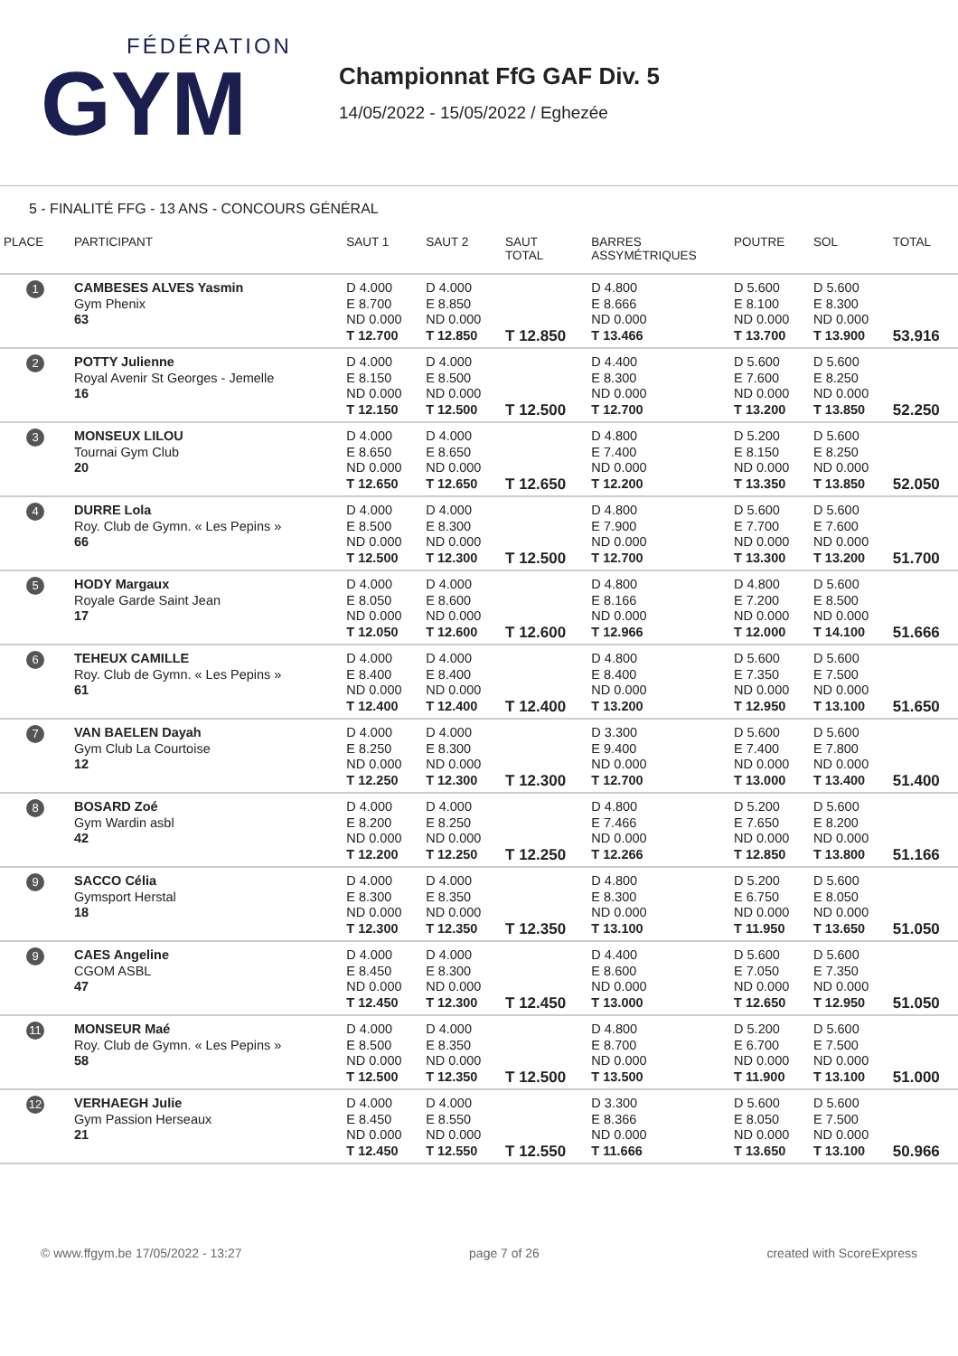FÉDÉRATION
GYM
Championnat FfG GAF Div. 5
14/05/2022 - 15/05/2022 / Eghezée
5 - FINALITÉ FFG - 13 ANS - CONCOURS GÉNÉRAL
| PLACE | PARTICIPANT | SAUT 1 | SAUT 2 | SAUT TOTAL | BARRES ASSYMÉTRIQUES | POUTRE | SOL | TOTAL |
| --- | --- | --- | --- | --- | --- | --- | --- | --- |
| 1 | CAMBESES ALVES Yasmin Gym Phenix 63 | D 4.000 E 8.700 ND 0.000 T 12.700 | D 4.000 E 8.850 ND 0.000 T 12.850 | T 12.850 | D 4.800 E 8.666 ND 0.000 T 13.466 | D 5.600 E 8.100 ND 0.000 T 13.700 | D 5.600 E 8.300 ND 0.000 T 13.900 | 53.916 |
| 2 | POTTY Julienne Royal Avenir St Georges - Jemelle 16 | D 4.000 E 8.150 ND 0.000 T 12.150 | D 4.000 E 8.500 ND 0.000 T 12.500 | T 12.500 | D 4.400 E 8.300 ND 0.000 T 12.700 | D 5.600 E 7.600 ND 0.000 T 13.200 | D 5.600 E 8.250 ND 0.000 T 13.850 | 52.250 |
| 3 | MONSEUX LILOU Tournai Gym Club 20 | D 4.000 E 8.650 ND 0.000 T 12.650 | D 4.000 E 8.650 ND 0.000 T 12.650 | T 12.650 | D 4.800 E 7.400 ND 0.000 T 12.200 | D 5.200 E 8.150 ND 0.000 T 13.350 | D 5.600 E 8.250 ND 0.000 T 13.850 | 52.050 |
| 4 | DURRE Lola Roy. Club de Gymn. « Les Pepins » 66 | D 4.000 E 8.500 ND 0.000 T 12.500 | D 4.000 E 8.300 ND 0.000 T 12.300 | T 12.500 | D 4.800 E 7.900 ND 0.000 T 12.700 | D 5.600 E 7.700 ND 0.000 T 13.300 | D 5.600 E 7.600 ND 0.000 T 13.200 | 51.700 |
| 5 | HODY Margaux Royale Garde Saint Jean 17 | D 4.000 E 8.050 ND 0.000 T 12.050 | D 4.000 E 8.600 ND 0.000 T 12.600 | T 12.600 | D 4.800 E 8.166 ND 0.000 T 12.966 | D 4.800 E 7.200 ND 0.000 T 12.000 | D 5.600 E 8.500 ND 0.000 T 14.100 | 51.666 |
| 6 | TEHEUX CAMILLE Roy. Club de Gymn. « Les Pepins » 61 | D 4.000 E 8.400 ND 0.000 T 12.400 | D 4.000 E 8.400 ND 0.000 T 12.400 | T 12.400 | D 4.800 E 8.400 ND 0.000 T 13.200 | D 5.600 E 7.350 ND 0.000 T 12.950 | D 5.600 E 7.500 ND 0.000 T 13.100 | 51.650 |
| 7 | VAN BAELEN Dayah Gym Club La Courtoise 12 | D 4.000 E 8.250 ND 0.000 T 12.250 | D 4.000 E 8.300 ND 0.000 T 12.300 | T 12.300 | D 3.300 E 9.400 ND 0.000 T 12.700 | D 5.600 E 7.400 ND 0.000 T 13.000 | D 5.600 E 7.800 ND 0.000 T 13.400 | 51.400 |
| 8 | BOSARD Zoé Gym Wardin asbl 42 | D 4.000 E 8.200 ND 0.000 T 12.200 | D 4.000 E 8.250 ND 0.000 T 12.250 | T 12.250 | D 4.800 E 7.466 ND 0.000 T 12.266 | D 5.200 E 7.650 ND 0.000 T 12.850 | D 5.600 E 8.200 ND 0.000 T 13.800 | 51.166 |
| 9 | SACCO Célia Gymsport Herstal 18 | D 4.000 E 8.300 ND 0.000 T 12.300 | D 4.000 E 8.350 ND 0.000 T 12.350 | T 12.350 | D 4.800 E 8.300 ND 0.000 T 13.100 | D 5.200 E 6.750 ND 0.000 T 11.950 | D 5.600 E 8.050 ND 0.000 T 13.650 | 51.050 |
| 9 | CAES Angeline CGOM ASBL 47 | D 4.000 E 8.450 ND 0.000 T 12.450 | D 4.000 E 8.300 ND 0.000 T 12.300 | T 12.450 | D 4.400 E 8.600 ND 0.000 T 13.000 | D 5.600 E 7.050 ND 0.000 T 12.650 | D 5.600 E 7.350 ND 0.000 T 12.950 | 51.050 |
| 11 | MONSEUR Maé Roy. Club de Gymn. « Les Pepins » 58 | D 4.000 E 8.500 ND 0.000 T 12.500 | D 4.000 E 8.350 ND 0.000 T 12.350 | T 12.500 | D 4.800 E 8.700 ND 0.000 T 13.500 | D 5.200 E 6.700 ND 0.000 T 11.900 | D 5.600 E 7.500 ND 0.000 T 13.100 | 51.000 |
| 12 | VERHAEGH Julie Gym Passion Herseaux 21 | D 4.000 E 8.450 ND 0.000 T 12.450 | D 4.000 E 8.550 ND 0.000 T 12.550 | T 12.550 | D 3.300 E 8.366 ND 0.000 T 11.666 | D 5.600 E 8.050 ND 0.000 T 13.650 | D 5.600 E 7.500 ND 0.000 T 13.100 | 50.966 |
© www.ffgym.be 17/05/2022 - 13:27 page 7 of 26 created with ScoreExpress